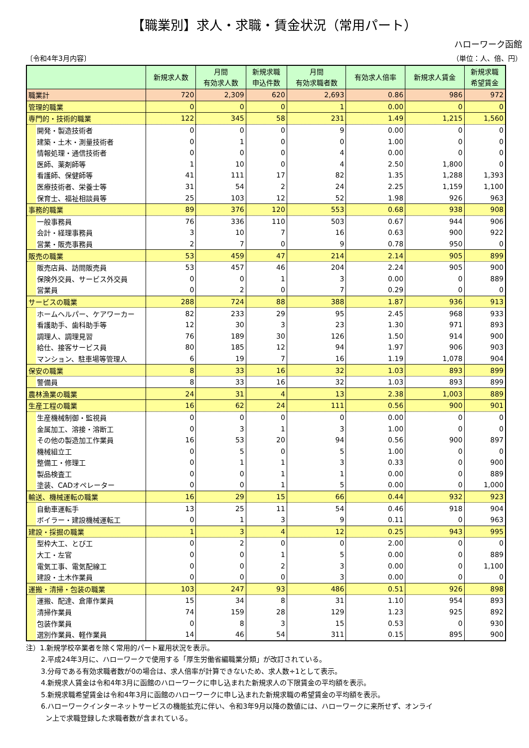【職業別】求人・求職・賃金状況（常用パート）
ハローワーク函館
〔令和4年3月内容〕 （単位：人、倍、円）
| | 新規求人数 | 月間 有効求人数 | 新規求職 申込件数 | 月間 有効求職者数 | 有効求人倍率 | 新規求人賃金 | 新規求職 希望賃金 |
| --- | --- | --- | --- | --- | --- | --- | --- |
| 職業計 | 720 | 2,309 | 620 | 2,693 | 0.86 | 986 | 972 |
| 管理的職業 | 0 | 0 | 0 | 1 | 0.00 | 0 | 0 |
| 専門的・技術的職業 | 122 | 345 | 58 | 231 | 1.49 | 1,215 | 1,560 |
| 開発・製造技術者 | 0 | 0 | 0 | 9 | 0.00 | 0 | 0 |
| 建築・土木・測量技術者 | 0 | 1 | 0 | 0 | 1.00 | 0 | 0 |
| 情報処理・通信技術者 | 0 | 0 | 0 | 4 | 0.00 | 0 | 0 |
| 医師、薬剤師等 | 1 | 10 | 0 | 4 | 2.50 | 1,800 | 0 |
| 看護師、保健師等 | 41 | 111 | 17 | 82 | 1.35 | 1,288 | 1,393 |
| 医療技術者、栄養士等 | 31 | 54 | 2 | 24 | 2.25 | 1,159 | 1,100 |
| 保育士、福祉相談員等 | 25 | 103 | 12 | 52 | 1.98 | 926 | 963 |
| 事務的職業 | 89 | 376 | 120 | 553 | 0.68 | 938 | 908 |
| 一般事務員 | 76 | 336 | 110 | 503 | 0.67 | 944 | 906 |
| 会計・経理事務員 | 3 | 10 | 7 | 16 | 0.63 | 900 | 922 |
| 営業・販売事務員 | 2 | 7 | 0 | 9 | 0.78 | 950 | 0 |
| 販売の職業 | 53 | 459 | 47 | 214 | 2.14 | 905 | 899 |
| 販売店員、訪問販売員 | 53 | 457 | 46 | 204 | 2.24 | 905 | 900 |
| 保険外交員、サービス外交員 | 0 | 0 | 1 | 3 | 0.00 | 0 | 889 |
| 営業員 | 0 | 2 | 0 | 7 | 0.29 | 0 | 0 |
| サービスの職業 | 288 | 724 | 88 | 388 | 1.87 | 936 | 913 |
| ホームヘルパー、ケアワーカー | 82 | 233 | 29 | 95 | 2.45 | 968 | 933 |
| 看護助手、歯科助手等 | 12 | 30 | 3 | 23 | 1.30 | 971 | 893 |
| 調理人、調理見習 | 76 | 189 | 30 | 126 | 1.50 | 914 | 900 |
| 給仕、接客サービス員 | 80 | 185 | 12 | 94 | 1.97 | 906 | 903 |
| マンション、駐車場等管理人 | 6 | 19 | 7 | 16 | 1.19 | 1,078 | 904 |
| 保安の職業 | 8 | 33 | 16 | 32 | 1.03 | 893 | 899 |
| 警備員 | 8 | 33 | 16 | 32 | 1.03 | 893 | 899 |
| 農林漁業の職業 | 24 | 31 | 4 | 13 | 2.38 | 1,003 | 889 |
| 生産工程の職業 | 16 | 62 | 24 | 111 | 0.56 | 900 | 901 |
| 生産機械制御・監視員 | 0 | 0 | 0 | 0 | 0.00 | 0 | 0 |
| 金属加工、溶接・溶断工 | 0 | 3 | 1 | 3 | 1.00 | 0 | 0 |
| その他の製造加工作業員 | 16 | 53 | 20 | 94 | 0.56 | 900 | 897 |
| 機械組立工 | 0 | 5 | 0 | 5 | 1.00 | 0 | 0 |
| 整備工・修理工 | 0 | 1 | 1 | 3 | 0.33 | 0 | 900 |
| 製品検査工 | 0 | 0 | 1 | 1 | 0.00 | 0 | 889 |
| 塗装、CADオペレーター | 0 | 0 | 1 | 5 | 0.00 | 0 | 1,000 |
| 輸送、機械運転の職業 | 16 | 29 | 15 | 66 | 0.44 | 932 | 923 |
| 自動車運転手 | 13 | 25 | 11 | 54 | 0.46 | 918 | 904 |
| ボイラー・建設機械運転工 | 0 | 1 | 3 | 9 | 0.11 | 0 | 963 |
| 建設・採掘の職業 | 1 | 3 | 4 | 12 | 0.25 | 943 | 995 |
| 型枠大工、とび工 | 0 | 2 | 0 | 0 | 2.00 | 0 | 0 |
| 大工・左官 | 0 | 0 | 1 | 5 | 0.00 | 0 | 889 |
| 電気工事、電気配線工 | 0 | 0 | 2 | 3 | 0.00 | 0 | 1,100 |
| 建設・土木作業員 | 0 | 0 | 0 | 3 | 0.00 | 0 | 0 |
| 運搬・清掃・包装の職業 | 103 | 247 | 93 | 486 | 0.51 | 926 | 898 |
| 運搬、配達、倉庫作業員 | 15 | 34 | 8 | 31 | 1.10 | 954 | 893 |
| 清掃作業員 | 74 | 159 | 28 | 129 | 1.23 | 925 | 892 |
| 包装作業員 | 0 | 8 | 3 | 15 | 0.53 | 0 | 930 |
| 選別作業員、軽作業員 | 14 | 46 | 54 | 311 | 0.15 | 895 | 900 |
注）1.新規学校卒業者を除く常用的パート雇用状況を表示。
2.平成24年3月に、ハローワークで使用する「厚生労働省編職業分類」が改訂されている。
3.分母である有効求職者数が0の場合は、求人倍率が計算できないため、求人数÷1として表示。
4.新規求人賃金は令和4年3月に函館のハローワークに申し込まれた新規求人の下限賃金の平均額を表示。
5.新規求職希望賃金は令和4年3月に函館のハローワークに申し込まれた新規求職の希望賃金の平均額を表示。
6.ハローワークインターネットサービスの機能拡充に伴い、令和3年9月以降の数値には、ハローワークに来所せず、オンライ
ン上で求職登録した求職者数が含まれている。